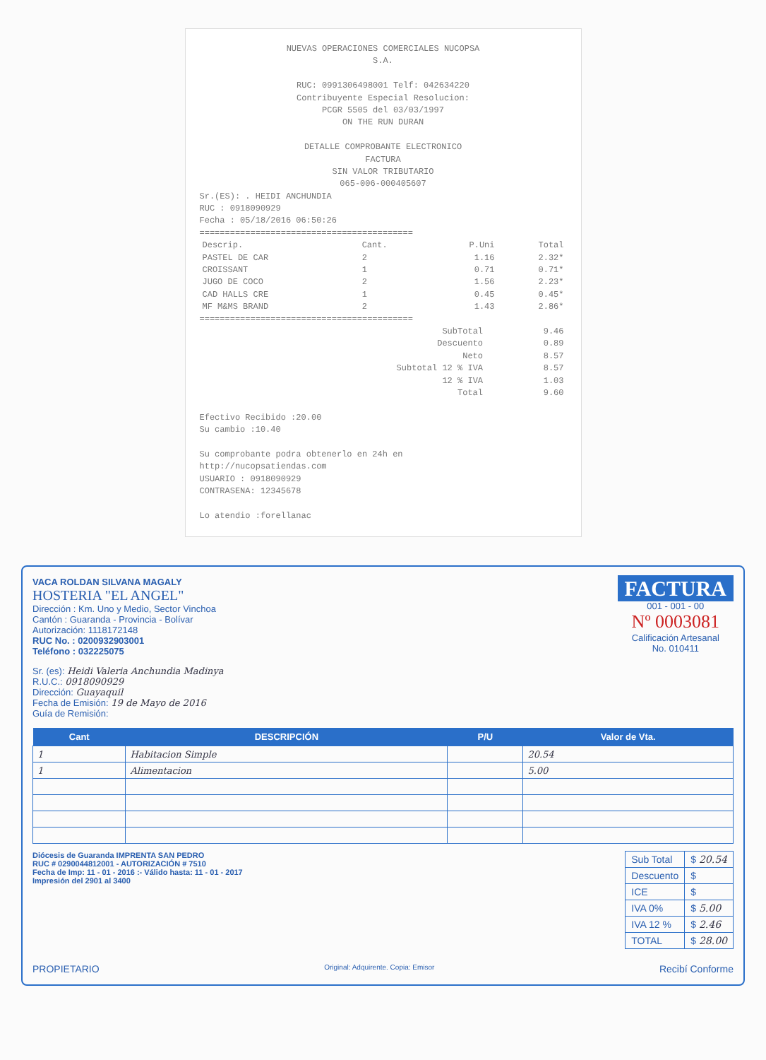NUEVAS OPERACIONES COMERCIALES NUCOPSA
S.A.
RUC: 0991306498001 Telf: 042634220
Contribuyente Especial Resolucion:
PCGR 5505 del 03/03/1997
ON THE RUN DURAN
DETALLE COMPROBANTE ELECTRONICO
FACTURA
SIN VALOR TRIBUTARIO
065-006-000405607
Sr.(ES): . HEIDI ANCHUNDIA
RUC : 0918090929
Fecha : 05/18/2016 06:50:26
==========================================
| Descrip. | Cant. | P.Uni | Total |
| --- | --- | --- | --- |
| PASTEL DE CAR | 2 | 1.16 | 2.32* |
| CROISSANT | 1 | 0.71 | 0.71* |
| JUGO DE COCO | 2 | 1.56 | 2.23* |
| CAD HALLS CRE | 1 | 0.45 | 0.45* |
| MF M&MS BRAND | 2 | 1.43 | 2.86* |
==========================================
| SubTotal | 9.46 |
| Descuento | 0.89 |
| Neto | 8.57 |
| Subtotal 12 % IVA | 8.57 |
| 12 % IVA | 1.03 |
| Total | 9.60 |
Efectivo Recibido :20.00
Su cambio :10.40
Su comprobante podra obtenerlo en 24h en
http://nucopsatiendas.com
USUARIO : 0918090929
CONTRASENA: 12345678
Lo atendio :forellanac
VACA ROLDAN SILVANA MAGALY
HOSTERIA "EL ANGEL"
Dirección : Km. Uno y Medio, Sector Vinchoa
Cantón : Guaranda - Provincia - Bolívar
Autorización: 1118172148
RUC No. : 0200932903001
Teléfono : 032225075
FACTURA
001 - 001 - 00
Nº 0003081
Calificación Artesanal
No. 010411
Sr. (es): Heidi Valeria Anchundia Madinya
R.U.C.: 0918090929
Dirección: Guayaquil
Fecha de Emisión: 19 de Mayo de 2016
Guía de Remisión:
| Cant | DESCRIPCIÓN | P/U | Valor de Vta. |
| --- | --- | --- | --- |
| 1 | Habitacion Simple | | 20.54 |
| 1 | Alimentacion | | 5.00 |
Diócesis de Guaranda IMPRENTA SAN PEDRO
RUC # 0290044812001 - AUTORIZACIÓN # 7510
Fecha de Imp: 11 - 01 - 2016 :- Válido hasta: 11 - 01 - 2017
Impresión del 2901 al 3400
| Sub Total | $ 20.54 |
| Descuento | $ |
| ICE | $ |
| IVA 0% | $ 5.00 |
| IVA 12 % | $ 2.46 |
| TOTAL | $ 28.00 |
PROPIETARIO Original: Adquirente. Copia: Emisor Recibí Conforme